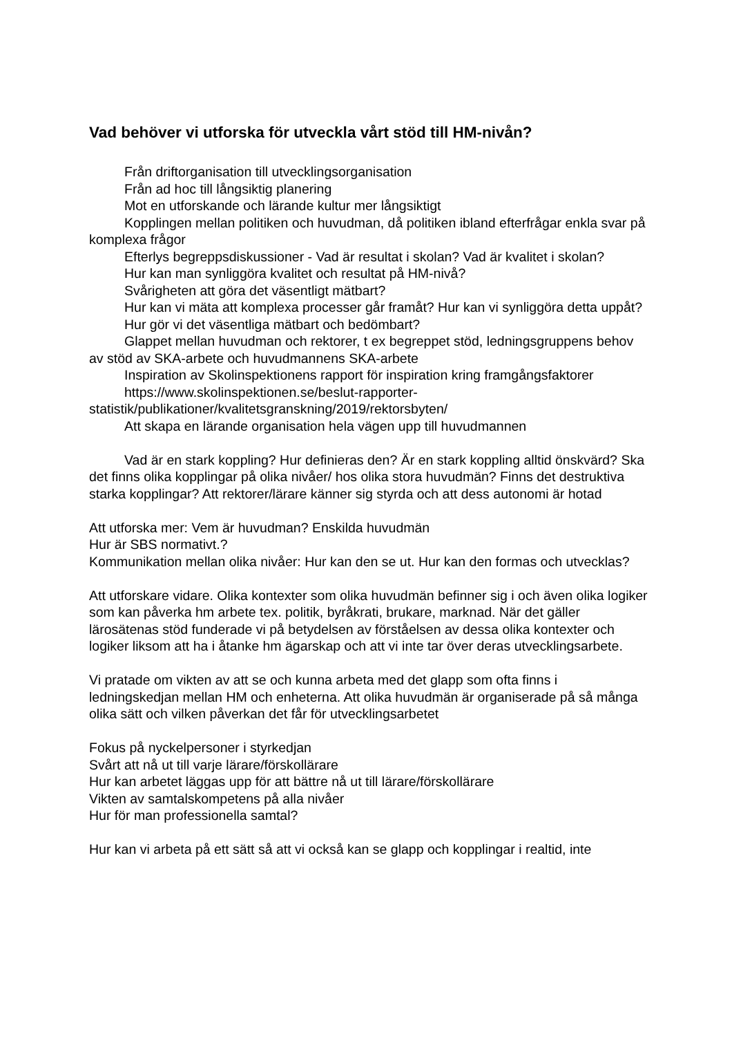Vad behöver vi utforska för utveckla vårt stöd till HM-nivån?
Från driftorganisation till utvecklingsorganisation
Från ad hoc till långsiktig planering
Mot en utforskande och lärande kultur mer långsiktigt
Kopplingen mellan politiken och huvudman, då politiken ibland efterfrågar enkla svar på komplexa frågor
Efterlys begreppsdiskussioner - Vad är resultat i skolan? Vad är kvalitet i skolan?
Hur kan man synliggöra kvalitet och resultat på HM-nivå?
Svårigheten att göra det väsentligt mätbart?
Hur kan vi mäta att komplexa processer går framåt? Hur kan vi synliggöra detta uppåt?
Hur gör vi det väsentliga mätbart och bedömbart?
Glappet mellan huvudman och rektorer, t ex begreppet stöd, ledningsgruppens behov av stöd av SKA-arbete och huvudmannens SKA-arbete
Inspiration av Skolinspektionens rapport för inspiration kring framgångsfaktorer
https://www.skolinspektionen.se/beslut-rapporter-
statistik/publikationer/kvalitetsgranskning/2019/rektorsbyten/
Att skapa en lärande organisation hela vägen upp till huvudmannen
Vad är en stark koppling? Hur definieras den? Är en stark koppling alltid önskvärd? Ska det finns olika kopplingar på olika nivåer/ hos olika stora huvudmän? Finns det destruktiva starka kopplingar? Att rektorer/lärare känner sig styrda och att dess autonomi är hotad
Att utforska mer: Vem är huvudman? Enskilda huvudmän
Hur är SBS normativt.?
Kommunikation mellan olika nivåer: Hur kan den se ut. Hur kan den formas och utvecklas?
Att utforskare vidare. Olika kontexter som olika huvudmän befinner sig i och även olika logiker som kan påverka hm arbete tex. politik, byråkrati, brukare, marknad. När det gäller lärosätenas stöd funderade vi på betydelsen av förståelsen av dessa olika kontexter och logiker liksom att ha i åtanke hm ägarskap och att vi inte tar över deras utvecklingsarbete.
Vi pratade om vikten av att se och kunna arbeta med det glapp som ofta finns i ledningskedjan mellan HM och enheterna. Att olika huvudmän är organiserade på så många olika sätt och vilken påverkan det får för utvecklingsarbetet
Fokus på nyckelpersoner i styrkedjan
Svårt att nå ut till varje lärare/förskollärare
Hur kan arbetet läggas upp för att bättre nå ut till lärare/förskollärare
Vikten av samtalskompetens på alla nivåer
Hur för man professionella samtal?
Hur kan vi arbeta på ett sätt så att vi också kan se glapp och kopplingar i realtid, inte